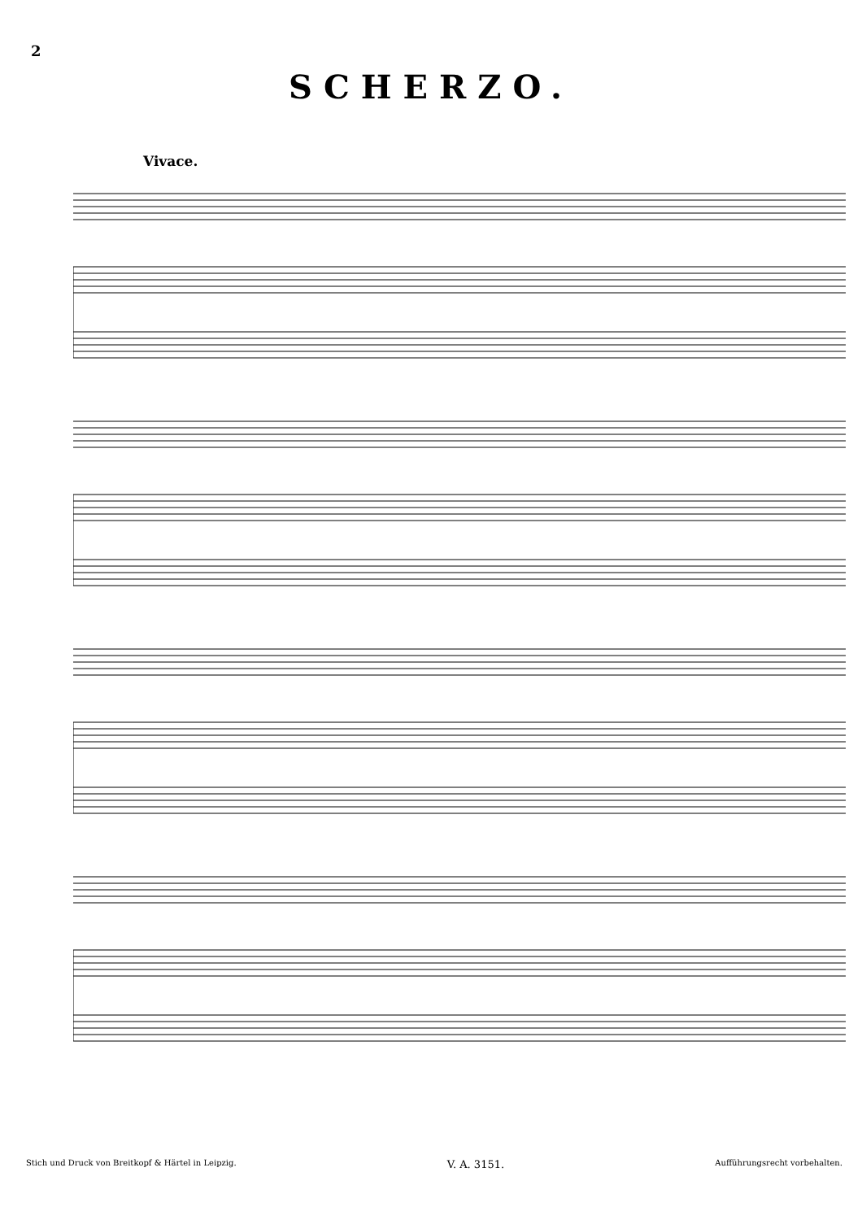2
SCHERZO.
Vivace.
Stich und Druck von Breitkopf & Härtel in Leipzig. V. A. 3151. Aufführungsrecht vorbehalten.